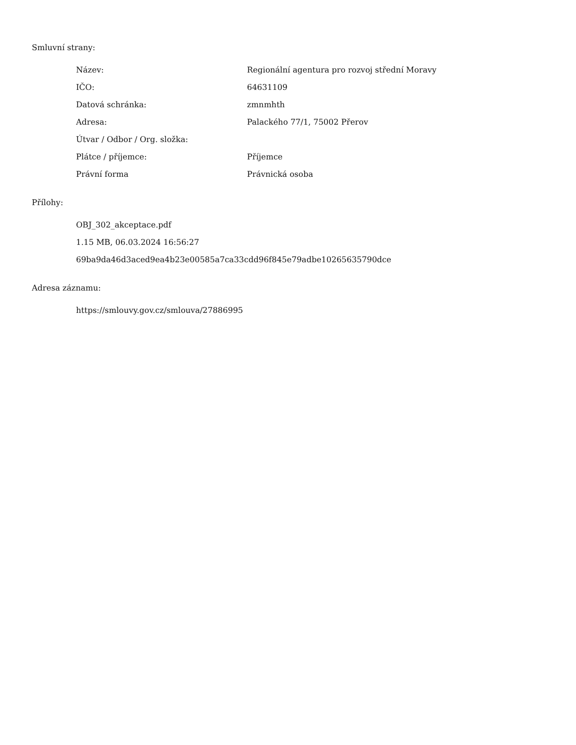Smluvní strany:
| Název: | Regionální agentura pro rozvoj střední Moravy |
| IČO: | 64631109 |
| Datová schránka: | zmnmhth |
| Adresa: | Palackého 77/1, 75002 Přerov |
| Útvar / Odbor / Org. složka: | |
| Plátce / příjemce: | Příjemce |
| Právní forma | Právnická osoba |
Přílohy:
OBJ_302_akceptace.pdf
1.15 MB, 06.03.2024 16:56:27
69ba9da46d3aced9ea4b23e00585a7ca33cdd96f845e79adbe10265635790dce
Adresa záznamu:
https://smlouvy.gov.cz/smlouva/27886995